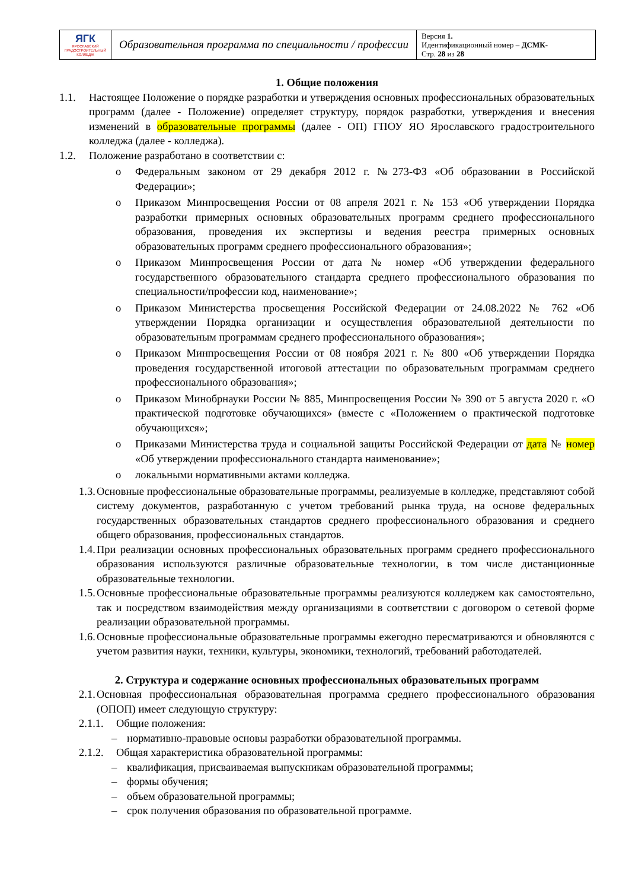| ЯГК ЯРОСЛАВСКИЙ ГРАДОСТРОИТЕЛЬНЫЙ КОЛЛЕДЖ | Образовательная программа по специальности / профессии | Версия 1. Идентификационный номер – ДСМК- Стр. 28 из 28 |
1. Общие положения
1.1. Настоящее Положение о порядке разработки и утверждения основных профессиональных образовательных программ (далее - Положение) определяет структуру, порядок разработки, утверждения и внесения изменений в образовательные программы (далее - ОП) ГПОУ ЯО Ярославского градостроительного колледжа (далее - колледжа).
1.2. Положение разработано в соответствии с:
o Федеральным законом от 29 декабря 2012 г. №273-ФЗ «Об образовании в Российской Федерации»;
o Приказом Минпросвещения России от 08 апреля 2021 г. № 153 «Об утверждении Порядка разработки примерных основных образовательных программ среднего профессионального образования, проведения их экспертизы и ведения реестра примерных основных образовательных программ среднего профессионального образования»;
o Приказом Минпросвещения России от дата № номер «Об утверждении федерального государственного образовательного стандарта среднего профессионального образования по специальности/профессии код, наименование»;
o Приказом Министерства просвещения Российской Федерации от 24.08.2022 № 762 «Об утверждении Порядка организации и осуществления образовательной деятельности по образовательным программам среднего профессионального образования»;
o Приказом Минпросвещения России от 08 ноября 2021 г. № 800 «Об утверждении Порядка проведения государственной итоговой аттестации по образовательным программам среднего профессионального образования»;
o Приказом Минобрнауки России № 885, Минпросвещения России № 390 от 5 августа 2020 г. «О практической подготовке обучающихся» (вместе с «Положением о практической подготовке обучающихся»;
o Приказами Министерства труда и социальной защиты Российской Федерации от дата № номер «Об утверждении профессионального стандарта наименование»;
o локальными нормативными актами колледжа.
1.3.
Основные профессиональные образовательные программы, реализуемые в колледже, представляют собой систему документов, разработанную с учетом требований рынка труда, на основе федеральных государственных образовательных стандартов среднего профессионального образования и среднего общего образования, профессиональных стандартов.
1.4.
При реализации основных профессиональных образовательных программ среднего профессионального образования используются различные образовательные технологии, в том числе дистанционные образовательные технологии.
1.5.
Основные профессиональные образовательные программы реализуются колледжем как самостоятельно, так и посредством взаимодействия между организациями в соответствии с договором о сетевой форме реализации образовательной программы.
1.6.
Основные профессиональные образовательные программы ежегодно пересматриваются и обновляются с учетом развития науки, техники, культуры, экономики, технологий, требований работодателей.
2. Структура и содержание основных профессиональных образовательных программ
2.1.
Основная профессиональная образовательная программа среднего профессионального образования (ОПОП) имеет следующую структуру:
2.1.1.
Общие положения:
– нормативно-правовые основы разработки образовательной программы.
2.1.2.
Общая характеристика образовательной программы:
– квалификация, присваиваемая выпускникам образовательной программы;
– формы обучения;
– объем образовательной программы;
– срок получения образования по образовательной программе.